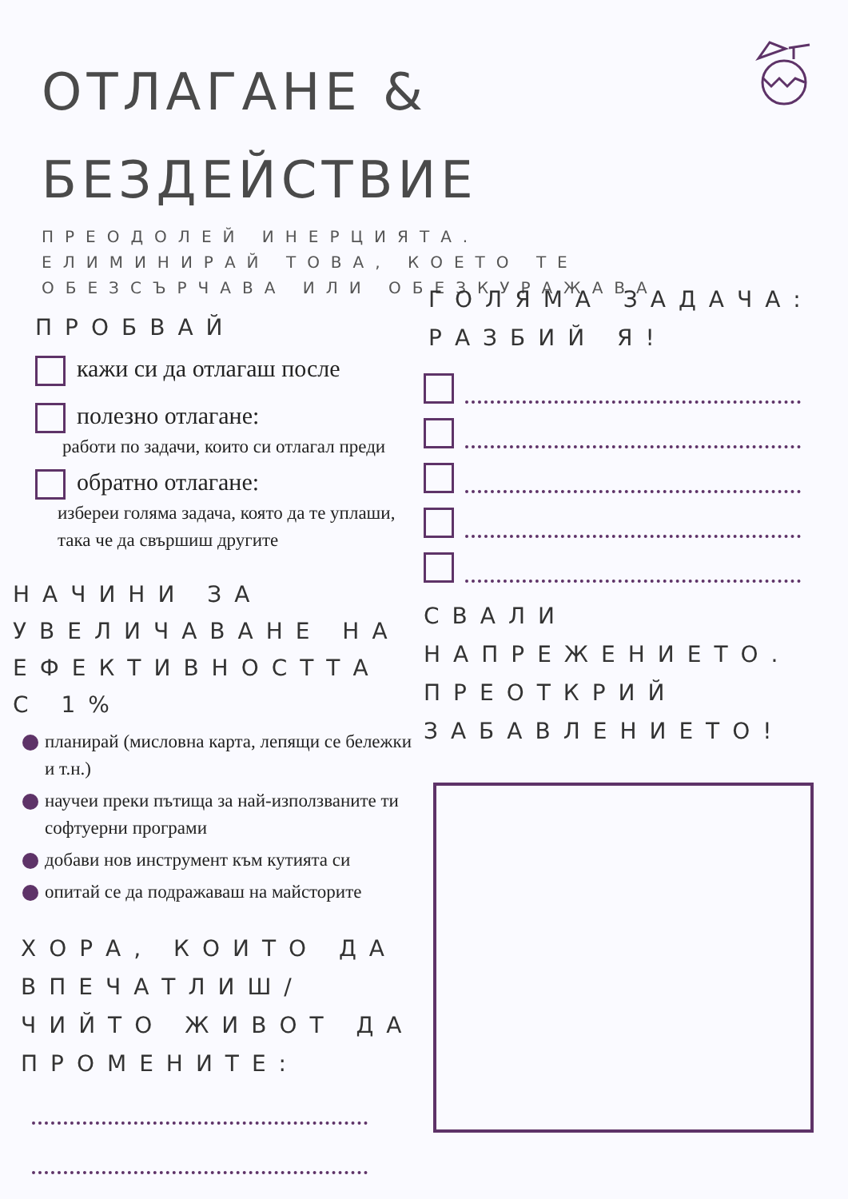ОТЛАГАНЕ &
БЕЗДЕЙСТВИЕ
ПРЕОДОЛЕЙ ИНЕРЦИЯТА. ЕЛИМИНИРАЙ ТОВА, КОЕТО ТЕ ОБЕЗСЪРЧАВА ИЛИ ОБЕЗКУРАЖАВА
ПРОБВАЙ
кажи си да отлагаш после
полезно отлагане:
работи по задачи, които си отлагал преди
обратно отлагане:
избереи голяма задача, която да те уплаши, така че да свършиш другите
НАЧИНИ ЗА УВЕЛИЧАВАНЕ НА ЕФЕКТИВНОСТТА С 1%
планирай (мисловна карта, лепящи се бележки и т.н.)
научеи преки пътища за най-използваните ти софтуерни програми
добави нов инструмент към кутията си
опитай се да подражаваш на майсторите
ХОРА, КОИТО ДА ВПЕЧАТЛИШ/ ЧИЙТО ЖИВОТ ДА ПРОМЕНИТЕ:
ГОЛЯМА ЗАДАЧА: РАЗБИЙ Я!
СВАЛИ НАПРЕЖЕНИЕТО. ПРЕОТКРИЙ ЗАБАВЛЕНИЕТО!